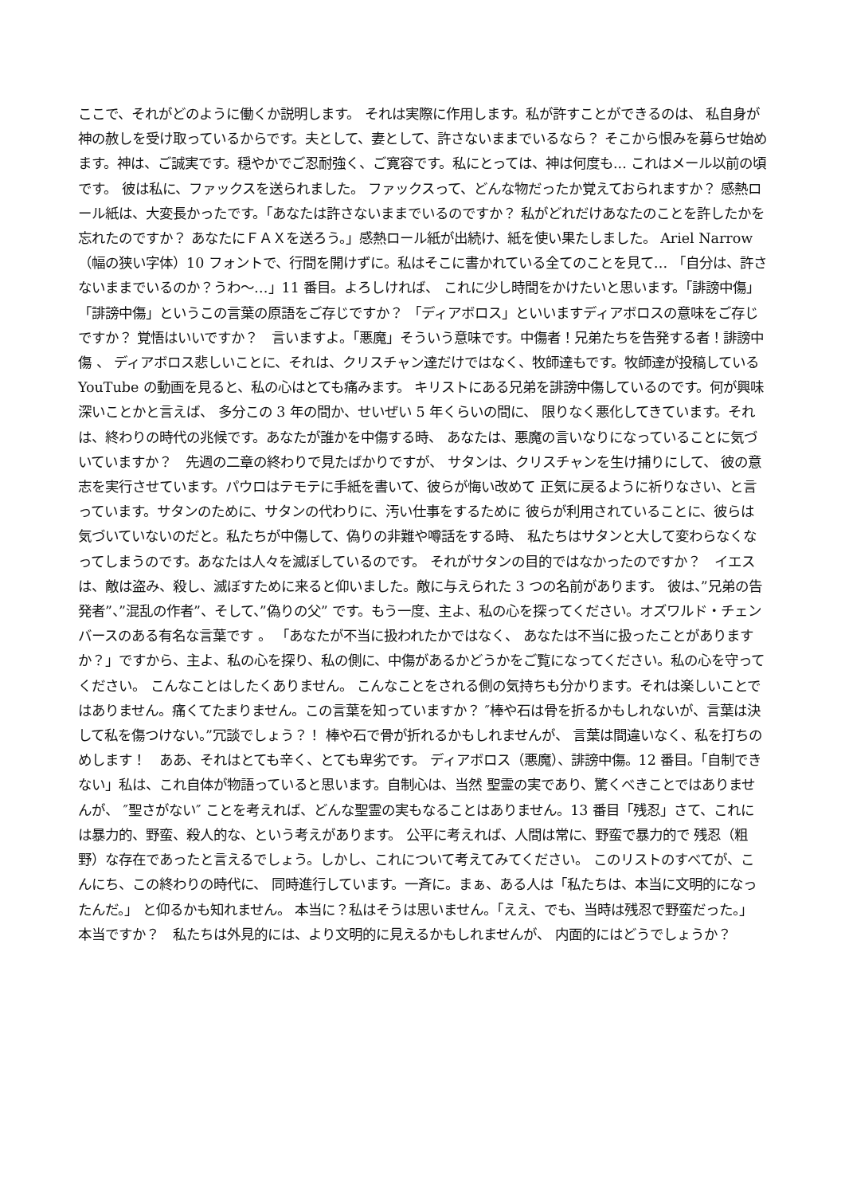ここで、それがどのように働くか説明します。 それは実際に作用します。私が許すことができるのは、 私自身が神の赦しを受け取っているからです。夫として、妻として、許さないままでいるなら？ そこから恨みを募らせ始めます。神は、ご誠実です。穏やかでご忍耐強く、ご寛容です。私にとっては、神は何度も... これはメール以前の頃です。 彼は私に、ファックスを送られました。 ファックスって、どんな物だったか覚えておられますか？ 感熱ロール紙は、大変長かったです。「あなたは許さないままでいるのですか？ 私がどれだけあなたのことを許したかを忘れたのですか？ あなたにＦＡＸを送ろう。」感熱ロール紙が出続け、紙を使い果たしました。 Ariel Narrow（幅の狭い字体）10 フォントで、行間を開けずに。私はそこに書かれている全てのことを見て… 「自分は、許さないままでいるのか？うわ～…」11 番目。よろしければ、 これに少し時間をかけたいと思います。「誹謗中傷」「誹謗中傷」というこの言葉の原語をご存じですか？ 「ディアボロス」といいますディアボロスの意味をご存じですか？ 覚悟はいいですか？　言いますよ。「悪魔」そういう意味です。中傷者！兄弟たちを告発する者！誹謗中傷 、 ディアボロス悲しいことに、それは、クリスチャン達だけではなく、牧師達もです。牧師達が投稿している YouTube の動画を見ると、私の心はとても痛みます。 キリストにある兄弟を誹謗中傷しているのです。何が興味深いことかと言えば、 多分この 3 年の間か、せいぜい 5 年くらいの間に、 限りなく悪化してきています。それは、終わりの時代の兆候です。あなたが誰かを中傷する時、 あなたは、悪魔の言いなりになっていることに気づいていますか？　先週の二章の終わりで見たばかりですが、 サタンは、クリスチャンを生け捕りにして、 彼の意志を実行させています。パウロはテモテに手紙を書いて、彼らが悔い改めて 正気に戻るように祈りなさい、と言っています。サタンのために、サタンの代わりに、汚い仕事をするために 彼らが利用されていることに、彼らは気づいていないのだと。私たちが中傷して、偽りの非難や噂話をする時、 私たちはサタンと大して変わらなくなってしまうのです。あなたは人々を滅ぼしているのです。 それがサタンの目的ではなかったのですか？　イエスは、敵は盗み、殺し、滅ぼすために来ると仰いました。敵に与えられた 3 つの名前があります。 彼は、”兄弟の告発者”、”混乱の作者”、そして、”偽りの父” です。もう一度、主よ、私の心を探ってください。オズワルド・チェンバースのある有名な言葉です 。 「あなたが不当に扱われたかではなく、 あなたは不当に扱ったことがありますか？」ですから、主よ、私の心を探り、私の側に、中傷があるかどうかをご覧になってください。私の心を守ってください。 こんなことはしたくありません。 こんなことをされる側の気持ちも分かります。それは楽しいことではありません。痛くてたまりません。この言葉を知っていますか？ ″棒や石は骨を折るかもしれないが、言葉は決して私を傷つけない。”冗談でしょう？！ 棒や石で骨が折れるかもしれませんが、 言葉は間違いなく、私を打ちのめします！　ああ、それはとても辛く、とても卑劣です。 ディアボロス（悪魔）、誹謗中傷。12 番目。「自制できない」私は、これ自体が物語っていると思います。自制心は、当然 聖霊の実であり、驚くべきことではありませんが、 ″聖さがない″ ことを考えれば、どんな聖霊の実もなることはありません。13 番目「残忍」さて、これには暴力的、野蛮、殺人的な、という考えがあります。 公平に考えれば、人間は常に、野蛮で暴力的で 残忍（粗野）な存在であったと言えるでしょう。しかし、これについて考えてみてください。 このリストのすべてが、こんにち、この終わりの時代に、 同時進行しています。一斉に。まぁ、ある人は「私たちは、本当に文明的になったんだ。」 と仰るかも知れません。 本当に？私はそうは思いません。「ええ、でも、当時は残忍で野蛮だった。」 本当ですか？　私たちは外見的には、より文明的に見えるかもしれませんが、 内面的にはどうでしょうか？